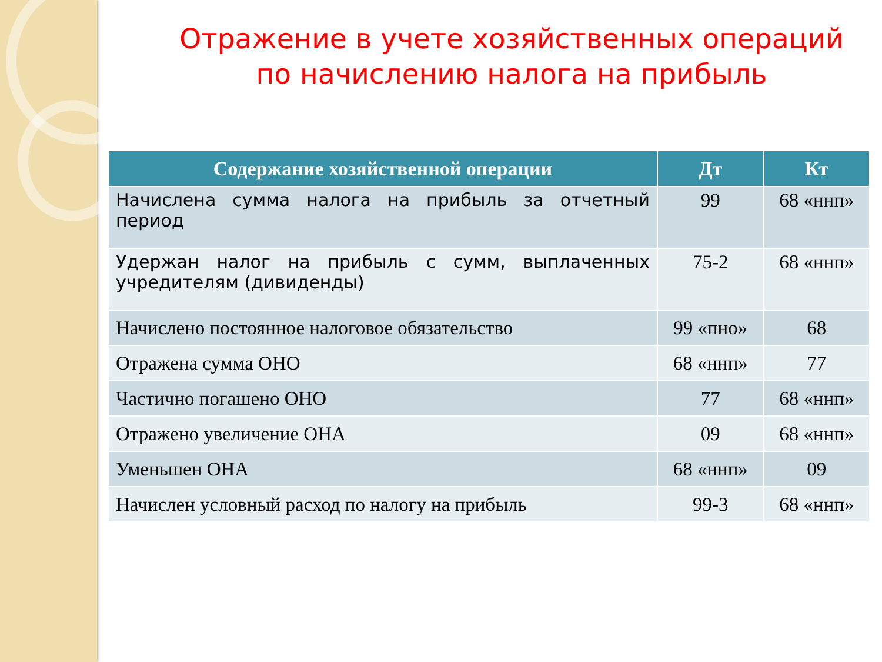Отражение в учете хозяйственных операций по начислению налога на прибыль
| Содержание хозяйственной операции | Дт | Кт |
| --- | --- | --- |
| Начислена сумма налога на прибыль за отчетный период | 99 | 68 «ннп» |
| Удержан налог на прибыль с сумм, выплаченных учредителям (дивиденды) | 75-2 | 68 «ннп» |
| Начислено постоянное налоговое обязательство | 99 «пно» | 68 |
| Отражена сумма ОНО | 68 «ннп» | 77 |
| Частично погашено ОНО | 77 | 68 «ннп» |
| Отражено увеличение ОНА | 09 | 68 «ннп» |
| Уменьшен ОНА | 68 «ннп» | 09 |
| Начислен условный расход по налогу на прибыль | 99-3 | 68 «ннп» |